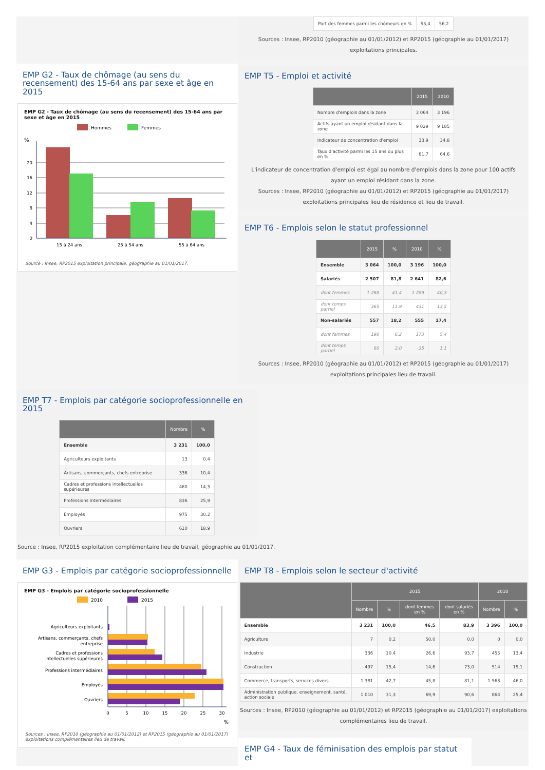EMP G2 - Taux de chômage (au sens du recensement) des 15-64 ans par sexe et âge en 2015
EMP G2 - Taux de chômage (au sens du recensement) des 15-64 ans par sexe et âge en 2015
Hommes
Femmes
%
20
16
12
8
4
0
15 à 24 ans
25 à 54 ans
55 à 64 ans
Source : Insee, RP2015 exploitation principale, géographie au 01/01/2017.
| Part des femmes parmi les chômeurs en % | 55,4 | 56,2 |
Sources : Insee, RP2010 (géographie au 01/01/2012) et RP2015 (géographie au 01/01/2017) exploitations principales.
EMP T5 - Emploi et activité
| | 2015 | 2010 |
| --- | --- | --- |
| Nombre d'emplois dans la zone | 3 064 | 3 196 |
| Actifs ayant un emploi résidant dans la zone | 9 029 | 9 185 |
| Indicateur de concentration d'emploi | 33,9 | 34,8 |
| Taux d'activité parmi les 15 ans ou plus en % | 61,7 | 64,6 |
L'indicateur de concentration d'emploi est égal au nombre d'emplois dans la zone pour 100 actifs ayant un emploi résidant dans la zone.
Sources : Insee, RP2010 (géographie au 01/01/2012) et RP2015 (géographie au 01/01/2017) exploitations principales lieu de résidence et lieu de travail.
EMP T6 - Emplois selon le statut professionnel
| | 2015 | % | 2010 | % |
| --- | --- | --- | --- | --- |
| Ensemble | 3 064 | 100,0 | 3 196 | 100,0 |
| Salariés | 2 507 | 81,8 | 2 641 | 82,6 |
| dont femmes | 1 268 | 41,4 | 1 289 | 40,3 |
| dont temps partiel | 365 | 11,9 | 431 | 13,5 |
| Non-salariés | 557 | 18,2 | 555 | 17,4 |
| dont femmes | 190 | 6,2 | 173 | 5,4 |
| dont temps partiel | 60 | 2,0 | 35 | 1,1 |
Sources : Insee, RP2010 (géographie au 01/01/2012) et RP2015 (géographie au 01/01/2017) exploitations principales lieu de travail.
EMP T7 - Emplois par catégorie socioprofessionnelle en 2015
| | Nombre | % |
| --- | --- | --- |
| Ensemble | 3 231 | 100,0 |
| Agriculteurs exploitants | 13 | 0,4 |
| Artisans, commerçants, chefs entreprise | 336 | 10,4 |
| Cadres et professions intellectuelles supérieures | 460 | 14,3 |
| Professions intermédiaires | 836 | 25,9 |
| Employés | 975 | 30,2 |
| Ouvriers | 610 | 18,9 |
Source : Insee, RP2015 exploitation complémentaire lieu de travail, géographie au 01/01/2017.
EMP G3 - Emplois par catégorie socioprofessionnelle
EMP G3 - Emplois par catégorie socioprofessionnelle
2010
2015
Agriculteurs exploitants
Artisans, commerçants, chefs
entreprise
Cadres et professions
intellectuelles supérieures
Professions intermédiaires
Employés
Ouvriers
0
5
10
15
20
25
30
%
Sources : Insee, RP2010 (géographie au 01/01/2012) et RP2015 (géographie au 01/01/2017) exploitations complémentaires lieu de travail.
EMP T8 - Emplois selon le secteur d'activité
| | 2015 | | | | 2010 | |
| --- | --- | --- | --- | --- | --- | --- |
| | Nombre | % | dont femmes en % | dont salariés en % | Nombre | % |
| Ensemble | 3 231 | 100,0 | 46,5 | 83,9 | 3 396 | 100,0 |
| Agriculture | 7 | 0,2 | 50,0 | 0,0 | 0 | 0,0 |
| Industrie | 336 | 10,4 | 26,6 | 93,7 | 455 | 13,4 |
| Construction | 497 | 15,4 | 14,6 | 73,0 | 514 | 15,1 |
| Commerce, transports, services divers | 1 381 | 42,7 | 45,8 | 81,1 | 1 563 | 46,0 |
| Administration publique, enseignement, santé, action sociale | 1 010 | 31,3 | 69,9 | 90,6 | 864 | 25,4 |
Sources : Insee, RP2010 (géographie au 01/01/2012) et RP2015 (géographie au 01/01/2017) exploitations complémentaires lieu de travail.
EMP G4 - Taux de féminisation des emplois par statut et